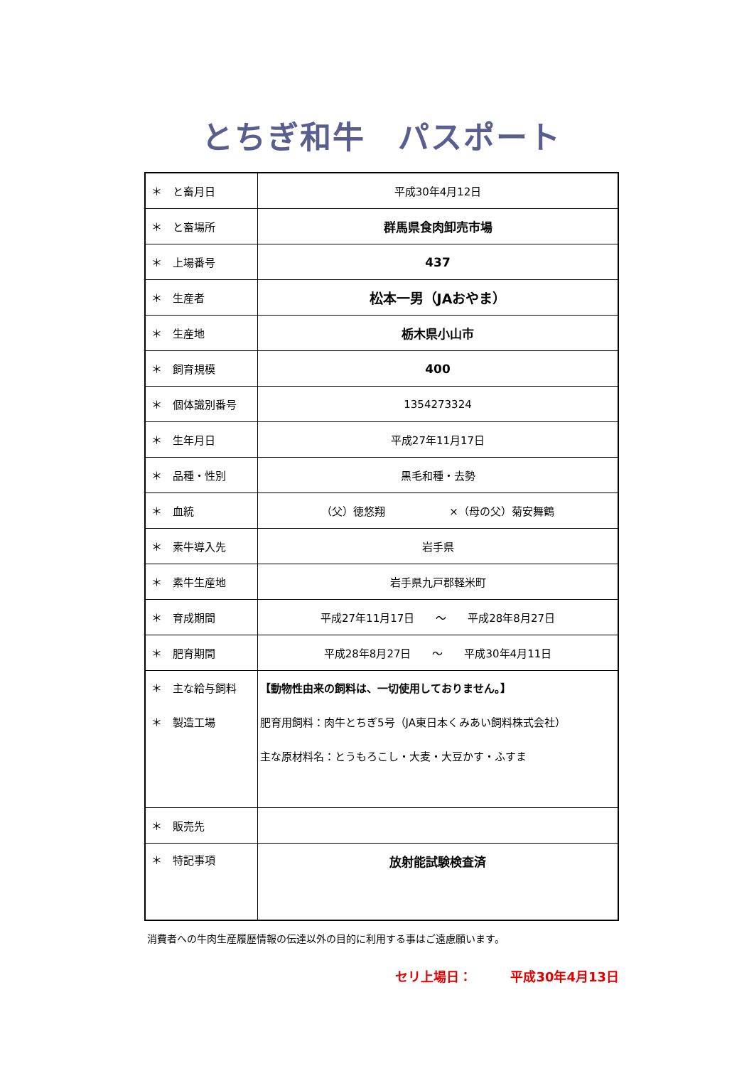とちぎ和牛　パスポート
| ＊ と畜月日 | 平成30年4月12日 |
| ＊ と畜場所 | 群馬県食肉卸売市場 |
| ＊ 上場番号 | 437 |
| ＊ 生産者 | 松本一男（JAおやま） |
| ＊ 生産地 | 栃木県小山市 |
| ＊ 飼育規模 | 400 |
| ＊ 個体識別番号 | 1354273324 |
| ＊ 生年月日 | 平成27年11月17日 |
| ＊ 品種・性別 | 黒毛和種・去勢 |
| ＊ 血統 | （父）徳悠翔 ×（母の父）菊安舞鶴 |
| ＊ 素牛導入先 | 岩手県 |
| ＊ 素牛生産地 | 岩手県九戸郡軽米町 |
| ＊ 育成期間 | 平成27年11月17日 ～ 平成28年8月27日 |
| ＊ 肥育期間 | 平成28年8月27日 ～ 平成30年4月11日 |
| ＊ 主な給与飼料 ＊ 製造工場 | 【動物性由来の飼料は、一切使用しておりません。】 肥育用飼料：肉牛とちぎ5号（JA東日本くみあい飼料株式会社） 主な原材料名：とうもろこし・大麦・大豆かす・ふすま |
| ＊ 販売先 | |
| ＊ 特記事項 | 放射能試験検査済 |
消費者への牛肉生産履歴情報の伝達以外の目的に利用する事はご遠慮願います。
セリ上場日：　　　平成30年4月13日